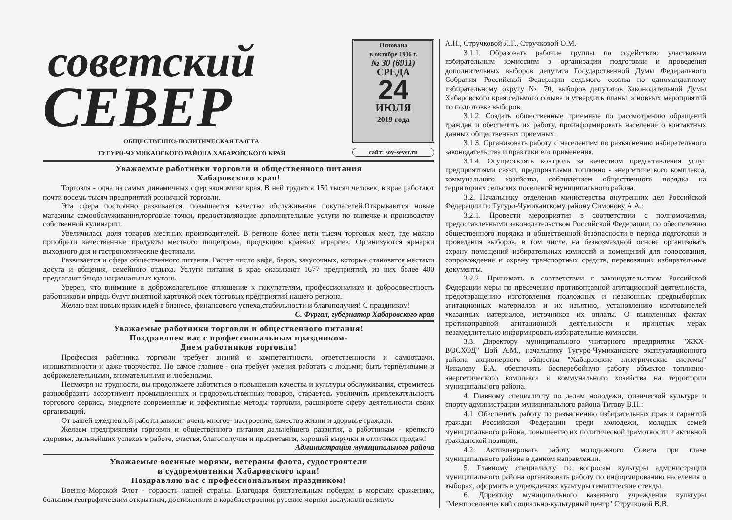советский
СЕВЕР
ОБЩЕСТВЕННО-ПОЛИТИЧЕСКАЯ ГАЗЕТА
ТУГУРО-ЧУМИКАНСКОГО РАЙОНА ХАБАРОВСКОГО КРАЯ
Основана
в октябре 1936 г.
№ 30 (6911)
СРЕДА
24
ИЮЛЯ
2019 года
сайт: sov-sever.ru
Уважаемые работники торговли и общественного питания
Хабаровского края!
Торговля - одна из самых динамичных сфер экономики края. В ней трудятся 150 тысяч человек, в крае работают почти восемь тысяч предприятий розничной торговли.
Эта сфера постоянно развивается, повышается качество обслуживания покупателей.Открываются новые магазины самообслуживания,торговые точки, предоставляющие дополнительные услуги по выпечке и производству собственной кулинарии.
Увеличилась доля товаров местных производителей. В регионе более пяти тысяч торговых мест, где можно приобрети качественные продукты местного пищепрома, продукцию краевых аграриев. Организуются ярмарки выходного дня и гастрономические фестивали.
Развивается и сфера общественного питания. Растет число кафе, баров, закусочных, которые становятся местами досуга и общения, семейного отдыха. Услуги питания в крае оказывают 1677 предприятий, из них более 400 предлагают блюда национальных кухонь.
Уверен, что внимание и доброжелательное отношение к покупателям, профессионализм и добросовестность работников и впредь будут визитной карточкой всех торговых предприятий нашего региона.
Желаю вам новых ярких идей в бизнесе, финансового успеха,стабильности и благополучия! С праздником!
С. Фургал, губернатор Хабаровского края
Уважаемые работники торговли и общественного питания!
Поздравляем вас с профессиональным праздником-
Днем работников торговли!
Профессия работника торговли требует знаний и компетентности, ответственности и самоотдачи, инициативности и даже творчества. Но самое главное - она требует умения работать с людьми; быть терпеливыми и доброжелательными, внимательными и любезными.
Несмотря на трудности, вы продолжаете заботиться о повышении качества и культуры обслуживания, стремитесь разнообразить ассортимент промышленных и продовольственных товаров, стараетесь увеличить привлекательность торгового сервиса, внедряете современные и эффективные методы торговли, расширяете сферу деятельности своих организаций.
От вашей ежедневной работы зависит очень многое- настроение, качество жизни и здоровье граждан.
Желаем предприятиям торговли и общественного питания дальнейшего развития, а работникам - крепкого здоровья, дальнейших успехов в работе, счастья, благополучия и процветания, хорошей выручки и отличных продаж!
Администрация муниципального района
Уважаемые военные моряки, ветераны флота, судостроители
и судоремонтники Хабаровского края!
Поздравляю вас с профессиональным праздником!
Военно-Морской Флот - гордость нашей страны. Благодаря блистательным победам в морских сражениях, большим географическим открытиям, достижениям в кораблестроении русские моряки заслужили великую
А.Н., Стручковой Л.Г., Стручковой О.М.
3.1.1. Образовать рабочие группы по содействию участковым избирательным комиссиям в организации подготовки и проведения дополнительных выборов депутата Государственной Думы Федерального Собрания Российской Федерации седьмого созыва по одномандатному избирательному округу № 70, выборов депутатов Законодательной Думы Хабаровского края седьмого созыва и утвердить планы основных мероприятий по подготовке выборов.
3.1.2. Создать общественные приемные по рассмотрению обращений граждан и обеспечить их работу, проинформировать население о контактных данных общественных приемных.
3.1.3. Организовать работу с населением по разъяснению избирательного законодательства и практики его применения.
3.1.4. Осуществлять контроль за качеством предоставления услуг предприятиями связи, предприятиями топливно - энергетического комплекса, коммунального хозяйства, соблюдением общественного порядка на территориях сельских поселений муниципального района.
3.2. Начальнику отделения министерства внутренних дел Российской Федерации по Тугуро-Чумиканскому району Симонову А.А.:
3.2.1. Провести мероприятия в соответствии с полномочиями, предоставленными законодательством Российской Федерации, по обеспечению общественного порядка и общественной безопасности в период подготовки и проведения выборов, в том числе. на безвозмездной основе организовать охрану помещений избирательных комиссий и помещений для голосования, сопровождение и охрану транспортных средств, перевозящих избирательные документы.
3.2.2. Принимать в соответствии с законодательством Российской Федерации меры по пресечению противоправной агитационной деятельности, предотвращению изготовления подложных и незаконных предвыборных агитационных материалов и их изъятию, установлению изготовителей указанных материалов, источников их оплаты. О выявленных фактах противоправной агитационной деятельности и принятых мерах незамедлительно информировать избирательные комиссии.
3.3. Директору муниципального унитарного предприятия "ЖКХ-ВОСХОД" Цой А.М., начальнику Тугуро-Чумиканского эксплуатационного района акционерного общества "Хабаровские электрические системы" Чикалеву Б.А. обеспечить бесперебойную работу объектов топливно- энергетического комплекса и коммунального хозяйства на территории муниципального района.
4. Главному специалисту по делам молодежи, физической культуре и спорту администрации муниципального района Титову В.Н.:
4.1. Обеспечить работу по разъяснению избирательных прав и гарантий граждан Российской Федерации среди молодежи, молодых семей муниципального района, повышению их политической грамотности и активной гражданской позиции.
4.2. Активизировать работу молодежного Совета при главе муниципального района в данном направлении.
5. Главному специалисту по вопросам культуры администрации муниципального района организовать работу по информированию населения о выборах, оформить в учреждениях культуры тематические стенды.
6. Директору муниципального казенного учреждения культуры "Межпоселенческий социально-культурный центр" Стручковой В.В.